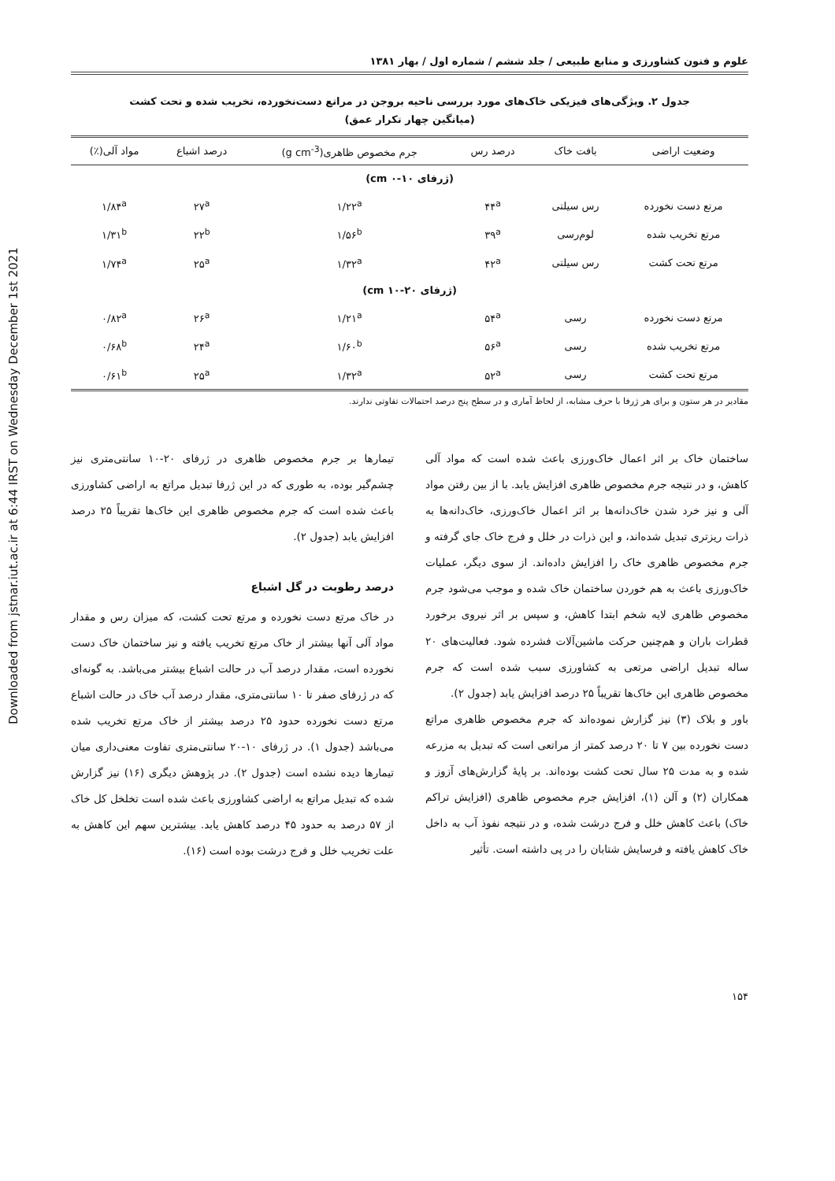Downloaded from jstnar.iut.ac.ir at 6:44 IRST on Wednesday December 1st 2021
علوم و فنون کشاورزی و منابع طبیعی / جلد ششم / شماره اول / بهار ۱۳۸۱
جدول ۲. ویژگی‌های فیزیکی خاک‌های مورد بررسی ناحیه بروجن در مراتع دست‌نخورده، تخریب شده و تحت کشت
(میانگین چهار تکرار عمق)
| وضعیت اراضی | بافت خاک | درصد رس | جرم مخصوص ظاهری(g cm<sup>-3</sup>) | درصد اشباع | مواد آلی(٪) |
| --- | --- | --- | --- | --- | --- |
| (ژرفای ۱۰-۰ cm) | | | | | |
| مرتع دست نخورده | رس سیلتی | ۴۴<sup>a</sup> | ۱/۲۲<sup>a</sup> | ۲۷<sup>a</sup> | ۱/۸۴<sup>a</sup> |
| مرتع تخریب شده | لوم‌رسی | ۳۹<sup>a</sup> | ۱/۵۶<sup>b</sup> | ۲۲<sup>b</sup> | ۱/۳۱<sup>b</sup> |
| مرتع تحت کشت | رس سیلتی | ۴۲<sup>a</sup> | ۱/۳۲<sup>a</sup> | ۲۵<sup>a</sup> | ۱/۷۴<sup>a</sup> |
| (ژرفای ۲۰-۱۰ cm) | | | | | |
| مرتع دست نخورده | رسی | ۵۴<sup>a</sup> | ۱/۲۱<sup>a</sup> | ۲۶<sup>a</sup> | ۰/۸۲<sup>a</sup> |
| مرتع تخریب شده | رسی | ۵۶<sup>a</sup> | ۱/۶۰<sup>b</sup> | ۲۴<sup>a</sup> | ۰/۶۸<sup>b</sup> |
| مرتع تحت کشت | رسی | ۵۲<sup>a</sup> | ۱/۳۲<sup>a</sup> | ۲۵<sup>a</sup> | ۰/۶۱<sup>b</sup> |
مقادیر در هر ستون و برای هر ژرفا با حرف مشابه، از لحاظ آماری و در سطح پنج درصد احتمالات تفاوتی ندارند.
ساختمان خاک بر اثر اعمال خاک‌ورزی باعث شده است که مواد آلی کاهش، و در نتیجه جرم مخصوص ظاهری افزایش یابد. با از بین رفتن مواد آلی و نیز خرد شدن خاک‌دانه‌ها بر اثر اعمال خاک‌ورزی، خاک‌دانه‌ها به ذرات ریزتری تبدیل شده‌اند، و این ذرات در خلل و فرج خاک جای گرفته و جرم مخصوص ظاهری خاک را افزایش داده‌اند. از سوی دیگر، عملیات خاک‌ورزی باعث به هم خوردن ساختمان خاک شده و موجب می‌شود جرم مخصوص ظاهری لایه شخم ابتدا کاهش، و سپس بر اثر نیروی برخورد قطرات باران و هم‌چنین حرکت ماشین‌آلات فشرده شود. فعالیت‌های ۲۰ ساله تبدیل اراضی مرتعی به کشاورزی سبب شده است که جرم مخصوص ظاهری این خاک‌ها تقریباً ۲۵ درصد افزایش یابد (جدول ۲).
باور و بلاک (۳) نیز گزارش نموده‌اند که جرم مخصوص ظاهری مراتع دست نخورده بین ۷ تا ۲۰ درصد کمتر از مراتعی است که تبدیل به مزرعه شده و به مدت ۲۵ سال تحت کشت بوده‌اند. بر پایهٔ گزارش‌های آزوز و همکاران (۲) و آلن (۱)، افزایش جرم مخصوص ظاهری (افزایش تراکم خاک) باعث کاهش خلل و فرج درشت شده، و در نتیجه نفوذ آب به داخل خاک کاهش یافته و فرسایش شتابان را در پی داشته است. تأثیر
تیمارها بر جرم مخصوص ظاهری در ژرفای ۲۰-۱۰ سانتی‌متری نیز چشم‌گیر بوده، به طوری که در این ژرفا تبدیل مراتع به اراضی کشاورزی باعث شده است که جرم مخصوص ظاهری این خاک‌ها تقریباً ۲۵ درصد افزایش یابد (جدول ۲).
درصد رطوبت در گل اشباع
در خاک مرتع دست نخورده و مرتع تحت کشت، که میزان رس و مقدار مواد آلی آنها بیشتر از خاک مرتع تخریب یافته و نیز ساختمان خاک دست نخورده است، مقدار درصد آب در حالت اشباع بیشتر می‌باشد. به گونه‌ای که در ژرفای صفر تا ۱۰ سانتی‌متری، مقدار درصد آب خاک در حالت اشباع مرتع دست نخورده حدود ۲۵ درصد بیشتر از خاک مرتع تخریب شده می‌باشد (جدول ۱). در ژرفای ۱۰-۲۰ سانتی‌متری تفاوت معنی‌داری میان تیمارها دیده نشده است (جدول ۲). در پژوهش دیگری (۱۶) نیز گزارش شده که تبدیل مراتع به اراضی کشاورزی باعث شده است تخلخل کل خاک از ۵۷ درصد به حدود ۴۵ درصد کاهش یابد. بیشترین سهم این کاهش به علت تخریب خلل و فرج درشت بوده است (۱۶).
۱۵۴